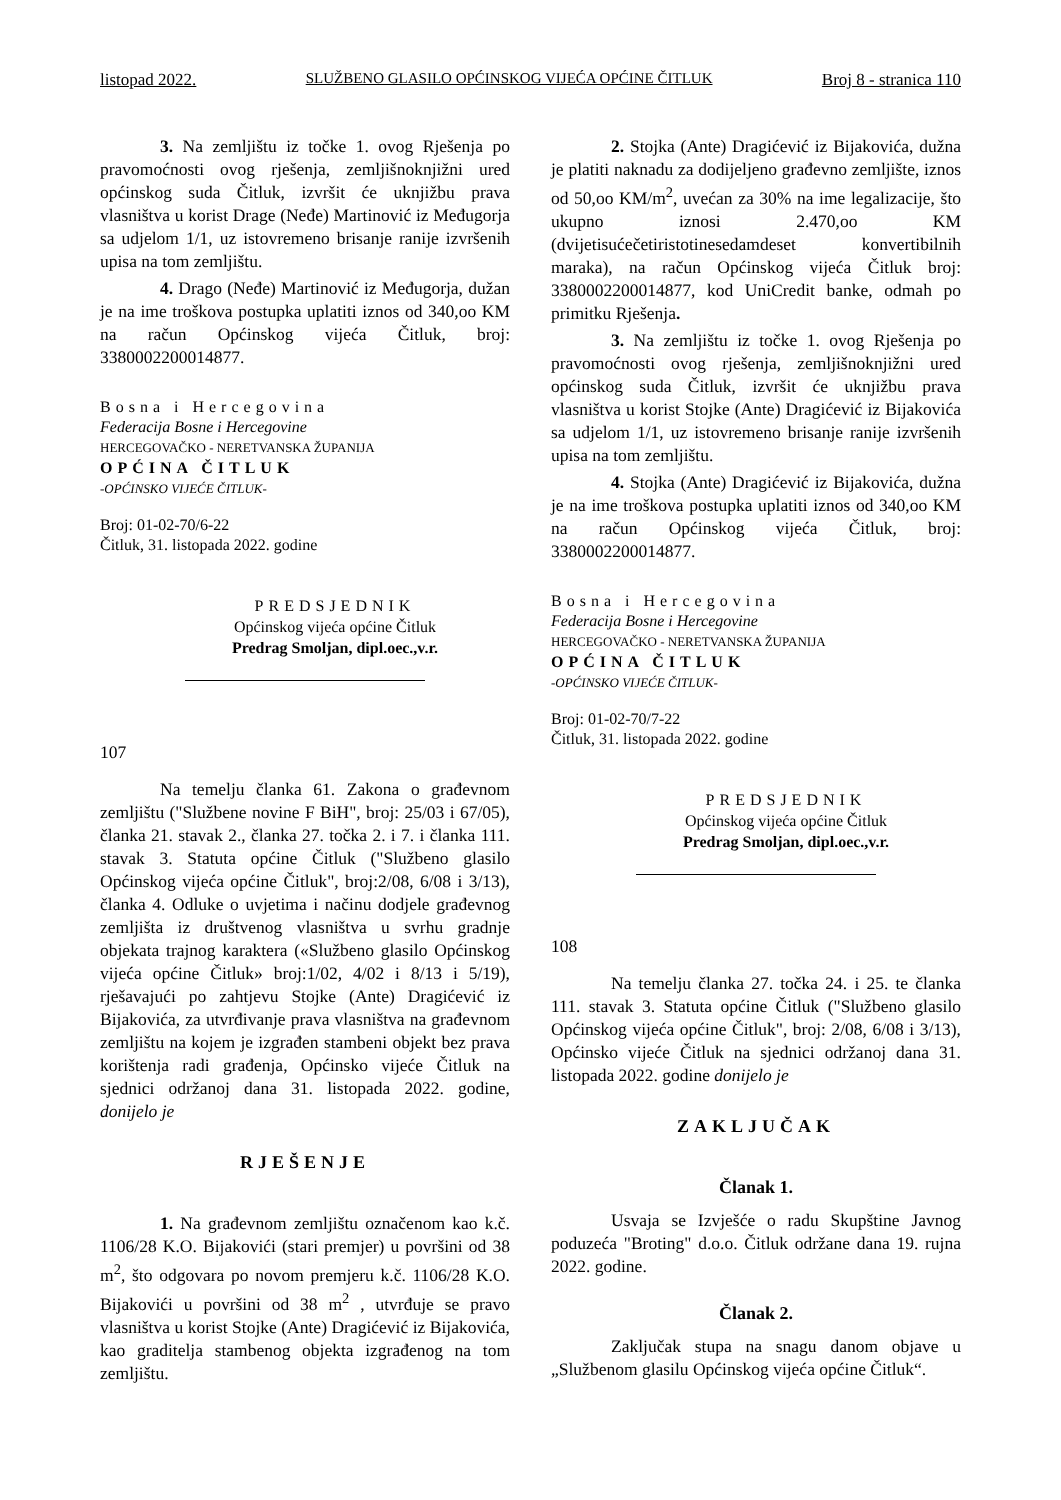listopad 2022. SLUŽBENO GLASILO OPĆINSKOG VIJEĆA OPĆINE ČITLUK Broj 8 - stranica 110
3. Na zemljištu iz točke 1. ovog Rješenja po pravomoćnosti ovog rješenja, zemljišnoknjižni ured općinskog suda Čitluk, izvršit će uknjižbu prava vlasništva u korist Drage (Neđe) Martinović iz Međugorja sa udjelom 1/1, uz istovremeno brisanje ranije izvršenih upisa na tom zemljištu.
4. Drago (Neđe) Martinović iz Međugorja, dužan je na ime troškova postupka uplatiti iznos od 340,oo KM na račun Općinskog vijeća Čitluk, broj: 3380002200014877.
Bosna i Hercegovina
Federacija Bosne i Hercegovine
HERCEGOVAČKO - NERETVANSKA ŽUPANIJA
OPĆINA ČITLUK
-OPĆINSKO VIJEĆE ČITLUK-
Broj: 01-02-70/6-22
Čitluk, 31. listopada 2022. godine
PREDSJEDNIK
Općinskog vijeća općine Čitluk
Predrag Smoljan, dipl.oec.,v.r.
107
Na temelju članka 61. Zakona o građevnom zemljištu ("Službene novine F BiH", broj: 25/03 i 67/05), članka 21. stavak 2., članka 27. točka 2. i 7. i članka 111. stavak 3. Statuta općine Čitluk ("Službeno glasilo Općinskog vijeća općine Čitluk", broj:2/08, 6/08 i 3/13), članka 4. Odluke o uvjetima i načinu dodjele građevnog zemljišta iz društvenog vlasništva u svrhu gradnje objekata trajnog karaktera («Službeno glasilo Općinskog vijeća općine Čitluk» broj:1/02, 4/02 i 8/13 i 5/19), rješavajući po zahtjevu Stojke (Ante) Dragićević iz Bijakovića, za utvrđivanje prava vlasništva na građevnom zemljištu na kojem je izgrađen stambeni objekt bez prava korištenja radi građenja, Općinsko vijeće Čitluk na sjednici održanoj dana 31. listopada 2022. godine, donijelo je
RJEŠENJE
1. Na građevnom zemljištu označenom kao k.č. 1106/28 K.O. Bijakovići (stari premjer) u površini od 38 m<sup>2</sup>, što odgovara po novom premjeru k.č. 1106/28 K.O. Bijakovići u površini od 38 m<sup>2</sup> , utvrđuje se pravo vlasništva u korist Stojke (Ante) Dragićević iz Bijakovića, kao graditelja stambenog objekta izgrađenog na tom zemljištu.
2. Stojka (Ante) Dragićević iz Bijakovića, dužna je platiti naknadu za dodijeljeno građevno zemljište, iznos od 50,oo KM/m<sup>2</sup>, uvećan za 30% na ime legalizacije, što ukupno iznosi 2.470,oo KM (dvijetisućečetiristotinesedamdeset konvertibilnih maraka), na račun Općinskog vijeća Čitluk broj: 3380002200014877, kod UniCredit banke, odmah po primitku Rješenja.
3. Na zemljištu iz točke 1. ovog Rješenja po pravomoćnosti ovog rješenja, zemljišnoknjižni ured općinskog suda Čitluk, izvršit će uknjižbu prava vlasništva u korist Stojke (Ante) Dragićević iz Bijakovića sa udjelom 1/1, uz istovremeno brisanje ranije izvršenih upisa na tom zemljištu.
4. Stojka (Ante) Dragićević iz Bijakovića, dužna je na ime troškova postupka uplatiti iznos od 340,oo KM na račun Općinskog vijeća Čitluk, broj: 3380002200014877.
Bosna i Hercegovina
Federacija Bosne i Hercegovine
HERCEGOVAČKO - NERETVANSKA ŽUPANIJA
OPĆINA ČITLUK
-OPĆINSKO VIJEĆE ČITLUK-
Broj: 01-02-70/7-22
Čitluk, 31. listopada 2022. godine
PREDSJEDNIK
Općinskog vijeća općine Čitluk
Predrag Smoljan, dipl.oec.,v.r.
108
Na temelju članka 27. točka 24. i 25. te članka 111. stavak 3. Statuta općine Čitluk ("Službeno glasilo Općinskog vijeća općine Čitluk", broj: 2/08, 6/08 i 3/13), Općinsko vijeće Čitluk na sjednici održanoj dana 31. listopada 2022. godine donijelo je
ZAKLJUČAK
Članak 1.
Usvaja se Izvješće o radu Skupštine Javnog poduzeća "Broting" d.o.o. Čitluk održane dana 19. rujna 2022. godine.
Članak 2.
Zaključak stupa na snagu danom objave u „Službenom glasilu Općinskog vijeća općine Čitluk“.